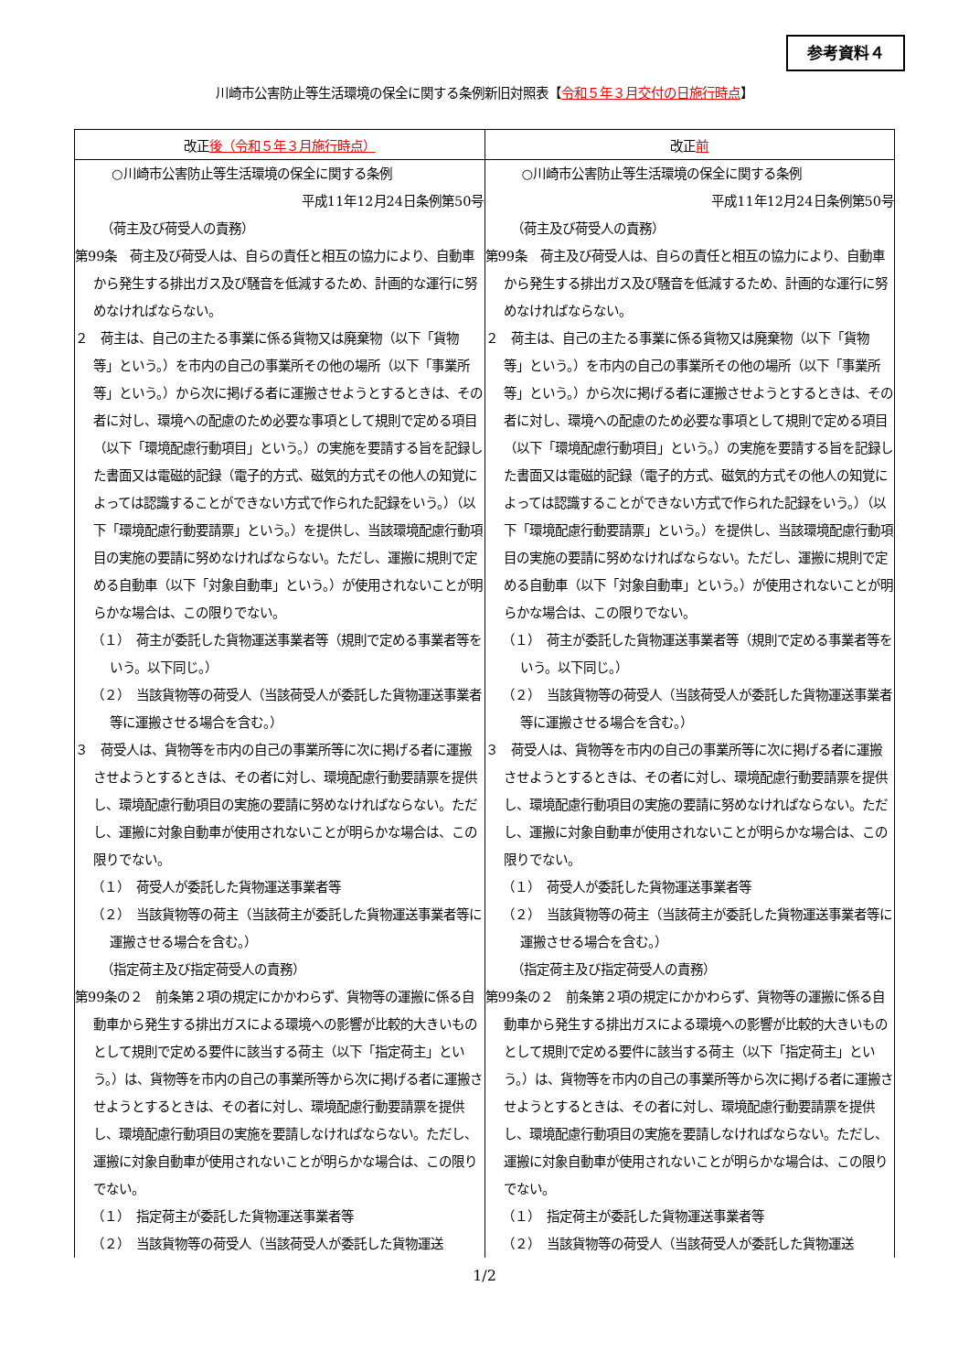参考資料４
川崎市公害防止等生活環境の保全に関する条例新旧対照表【令和５年３月交付の日施行時点】
| 改正 後（令和５年３月施行時点） | 改正 前 |
| --- | --- |
| ○川崎市公害防止等生活環境の保全に関する条例 平成11年12月24日条例第50号 （荷主及び荷受人の責務） 第99条 荷主及び荷受人は、自らの責任と相互の協力により、自動車から発生する排出ガス及び騒音を低減するため、計画的な運行に努めなければならない。 ２ 荷主は、自己の主たる事業に係る貨物又は廃棄物（以下「貨物等」という。）を市内の自己の事業所その他の場所（以下「事業所等」という。）から次に掲げる者に運搬させようとするときは、その者に対し、環境への配慮のため必要な事項として規則で定める項目（以下「環境配慮行動項目」という。）の実施を要請する旨を記録した書面又は電磁的記録（電子的方式、磁気的方式その他人の知覚によっては認識することができない方式で作られた記録をいう。）（以下「環境配慮行動要請票」という。）を提供し、当該環境配慮行動項目の実施の要請に努めなければならない。ただし、運搬に規則で定める自動車（以下「対象自動車」という。）が使用されないことが明らかな場合は、この限りでない。 （１） 荷主が委託した貨物運送事業者等（規則で定める事業者等をいう。以下同じ。） （２） 当該貨物等の荷受人（当該荷受人が委託した貨物運送事業者等に運搬させる場合を含む。） ３ 荷受人は、貨物等を市内の自己の事業所等に次に掲げる者に運搬させようとするときは、その者に対し、環境配慮行動要請票を提供し、環境配慮行動項目の実施の要請に努めなければならない。ただし、運搬に対象自動車が使用されないことが明らかな場合は、この限りでない。 （１） 荷受人が委託した貨物運送事業者等 （２） 当該貨物等の荷主（当該荷主が委託した貨物運送事業者等に運搬させる場合を含む。） （指定荷主及び指定荷受人の責務） 第99条の２ 前条第２項の規定にかかわらず、貨物等の運搬に係る自動車から発生する排出ガスによる環境への影響が比較的大きいものとして規則で定める要件に該当する荷主（以下「指定荷主」という。）は、貨物等を市内の自己の事業所等から次に掲げる者に運搬させようとするときは、その者に対し、環境配慮行動要請票を提供し、環境配慮行動項目の実施を要請しなければならない。ただし、運搬に対象自動車が使用されないことが明らかな場合は、この限りでない。 （１） 指定荷主が委託した貨物運送事業者等 （２） 当該貨物等の荷受人（当該荷受人が委託した貨物運送 | ○川崎市公害防止等生活環境の保全に関する条例 平成11年12月24日条例第50号 （荷主及び荷受人の責務） 第99条 荷主及び荷受人は、自らの責任と相互の協力により、自動車から発生する排出ガス及び騒音を低減するため、計画的な運行に努めなければならない。 ２ 荷主は、自己の主たる事業に係る貨物又は廃棄物（以下「貨物等」という。）を市内の自己の事業所その他の場所（以下「事業所等」という。）から次に掲げる者に運搬させようとするときは、その者に対し、環境への配慮のため必要な事項として規則で定める項目（以下「環境配慮行動項目」という。）の実施を要請する旨を記録した書面又は電磁的記録（電子的方式、磁気的方式その他人の知覚によっては認識することができない方式で作られた記録をいう。）（以下「環境配慮行動要請票」という。）を提供し、当該環境配慮行動項目の実施の要請に努めなければならない。ただし、運搬に規則で定める自動車（以下「対象自動車」という。）が使用されないことが明らかな場合は、この限りでない。 （１） 荷主が委託した貨物運送事業者等（規則で定める事業者等をいう。以下同じ。） （２） 当該貨物等の荷受人（当該荷受人が委託した貨物運送事業者等に運搬させる場合を含む。） ３ 荷受人は、貨物等を市内の自己の事業所等に次に掲げる者に運搬させようとするときは、その者に対し、環境配慮行動要請票を提供し、環境配慮行動項目の実施の要請に努めなければならない。ただし、運搬に対象自動車が使用されないことが明らかな場合は、この限りでない。 （１） 荷受人が委託した貨物運送事業者等 （２） 当該貨物等の荷主（当該荷主が委託した貨物運送事業者等に運搬させる場合を含む。） （指定荷主及び指定荷受人の責務） 第99条の２ 前条第２項の規定にかかわらず、貨物等の運搬に係る自動車から発生する排出ガスによる環境への影響が比較的大きいものとして規則で定める要件に該当する荷主（以下「指定荷主」という。）は、貨物等を市内の自己の事業所等から次に掲げる者に運搬させようとするときは、その者に対し、環境配慮行動要請票を提供し、環境配慮行動項目の実施を要請しなければならない。ただし、運搬に対象自動車が使用されないことが明らかな場合は、この限りでない。 （１） 指定荷主が委託した貨物運送事業者等 （２） 当該貨物等の荷受人（当該荷受人が委託した貨物運送 |
1/2